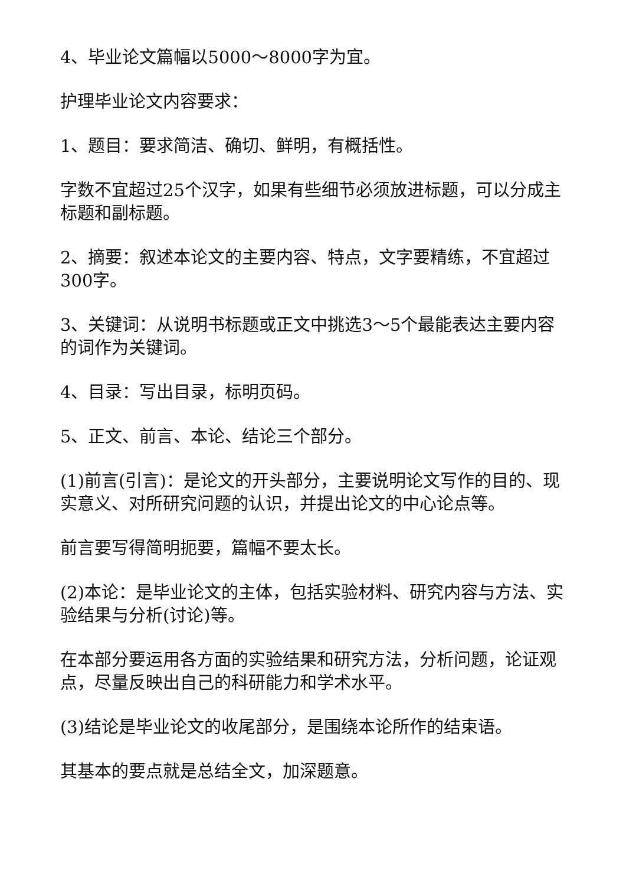4、毕业论文篇幅以5000～8000字为宜。
护理毕业论文内容要求：
1、题目：要求简洁、确切、鲜明，有概括性。
字数不宜超过25个汉字，如果有些细节必须放进标题，可以分成主标题和副标题。
2、摘要：叙述本论文的主要内容、特点，文字要精练，不宜超过300字。
3、关键词：从说明书标题或正文中挑选3～5个最能表达主要内容的词作为关键词。
4、目录：写出目录，标明页码。
5、正文、前言、本论、结论三个部分。
(1)前言(引言)：是论文的开头部分，主要说明论文写作的目的、现实意义、对所研究问题的认识，并提出论文的中心论点等。
前言要写得简明扼要，篇幅不要太长。
(2)本论：是毕业论文的主体，包括实验材料、研究内容与方法、实验结果与分析(讨论)等。
在本部分要运用各方面的实验结果和研究方法，分析问题，论证观点，尽量反映出自己的科研能力和学术水平。
(3)结论是毕业论文的收尾部分，是围绕本论所作的结束语。
其基本的要点就是总结全文，加深题意。